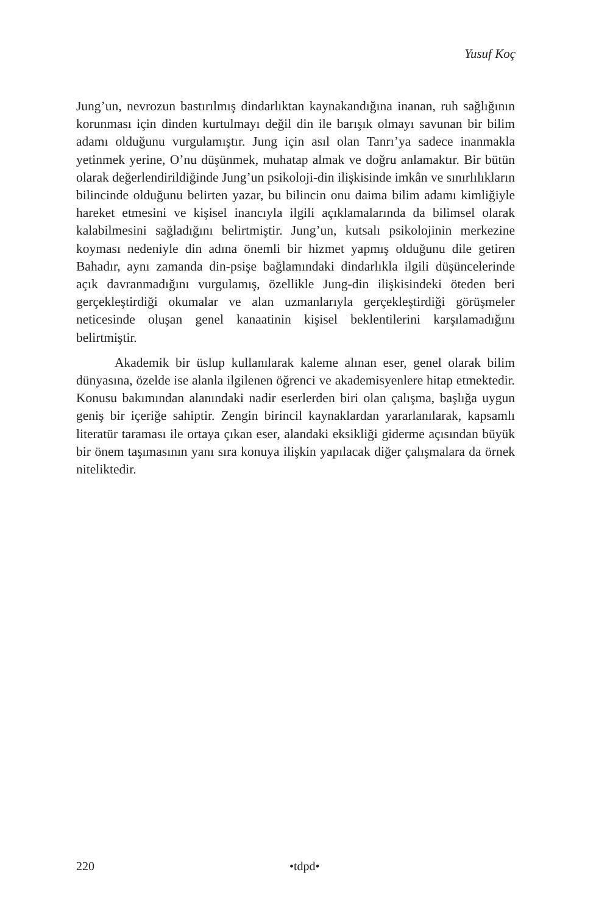Yusuf Koç
Jung’un, nevrozun bastırılmış dindarlıktan kaynakandığına inanan, ruh sağlığının korunması için dinden kurtulmayı değil din ile barışık olmayı savunan bir bilim adamı olduğunu vurgulamıştır. Jung için asıl olan Tanrı’ya sadece inanmakla yetinmek yerine, O’nu düşünmek, muhatap almak ve doğru anlamaktır. Bir bütün olarak değerlendirildiğinde Jung’un psikoloji-din ilişkisinde imkân ve sınırlılıkların bilincinde olduğunu belirten yazar, bu bilincin onu daima bilim adamı kimliğiyle hareket etmesini ve kişisel inancıyla ilgili açıklamalarında da bilimsel olarak kalabilmesini sağladığını belirtmiştir. Jung’un, kutsalı psikolojinin merkezine koyması nedeniyle din adına önemli bir hizmet yapmış olduğunu dile getiren Bahadır, aynı zamanda din-psişe bağlamındaki dindarlıkla ilgili düşüncelerinde açık davranmadığını vurgulamış, özellikle Jung-din ilişkisindeki öteden beri gerçekleştirdiği okumalar ve alan uzmanlarıyla gerçekleştirdiği görüşmeler neticesinde oluşan genel kanaatinin kişisel beklentilerini karşılamadığını belirtmiştir.
Akademik bir üslup kullanılarak kaleme alınan eser, genel olarak bilim dünyasına, özelde ise alanla ilgilenen öğrenci ve akademisyenlere hitap etmektedir. Konusu bakımından alanındaki nadir eserlerden biri olan çalışma, başlığa uygun geniş bir içeriğe sahiptir. Zengin birincil kaynaklardan yararlanılarak, kapsamlı literatür taraması ile ortaya çıkan eser, alandaki eksikliği giderme açısından büyük bir önem taşımasının yanı sıra konuya ilişkin yapılacak diğer çalışmalara da örnek niteliktedir.
220 •tdpd•